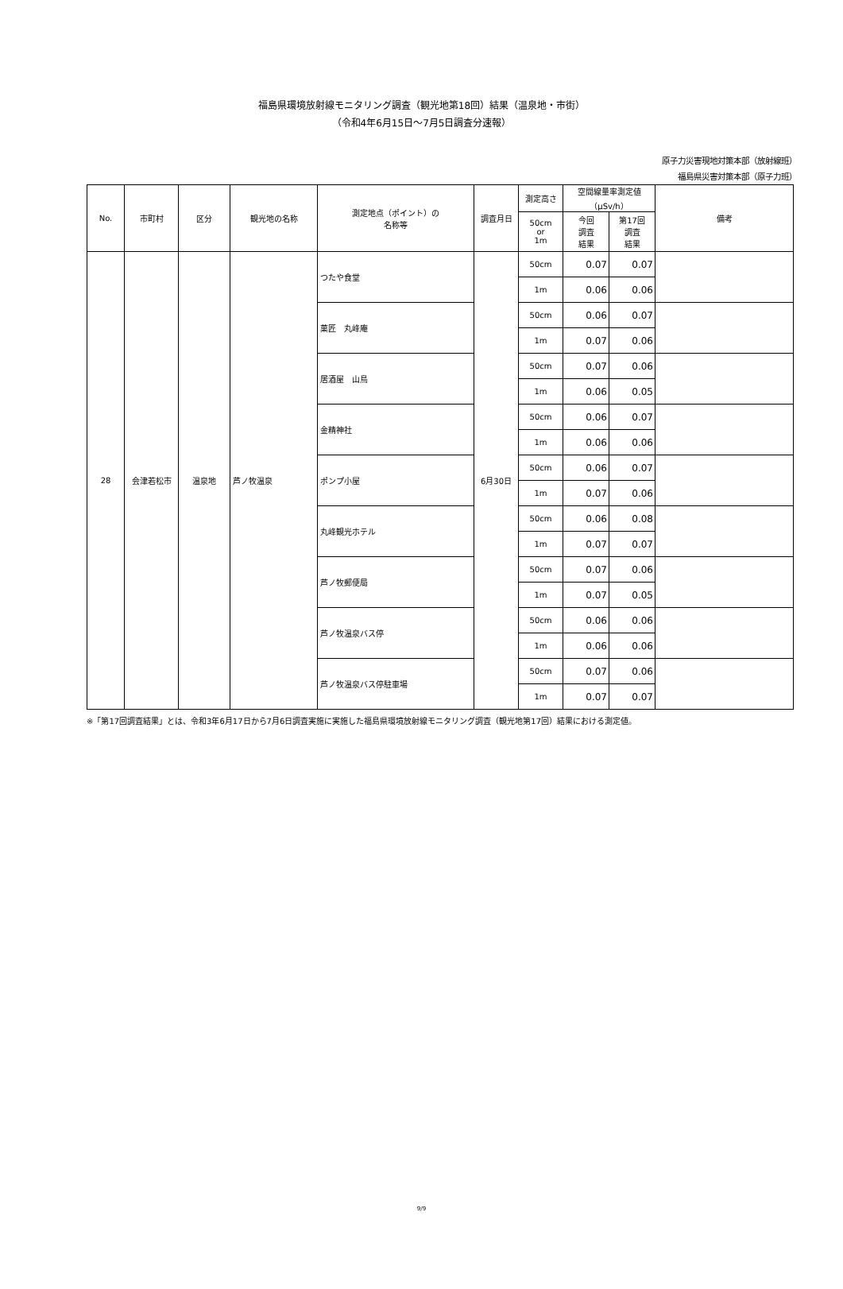福島県環境放射線モニタリング調査（観光地第18回）結果（温泉地・市街）
（令和4年6月15日～7月5日調査分速報）
原子力災害現地対策本部（放射線班）
福島県災害対策本部（原子力班）
| No. | 市町村 | 区分 | 観光地の名称 | 測定地点（ポイント）の 名称等 | 調査月日 | 測定高さ | 空間線量率測定値 （μSv/h） | | 備考 |
| --- | --- | --- | --- | --- | --- | --- | --- | --- | --- |
| | | | | | | 50cm or 1m | 今回 調査 結果 | 第17回 調査 結果 | |
| 28 | 会津若松市 | 温泉地 | 芦ノ牧温泉 | つたや食堂 | 6月30日 | 50cm | 0.07 | 0.07 | |
| | | | | | | 1m | 0.06 | 0.06 | |
| | | | | 菓匠 丸峰庵 | | 50cm | 0.06 | 0.07 | |
| | | | | | | 1m | 0.07 | 0.06 | |
| | | | | 居酒屋 山鳥 | | 50cm | 0.07 | 0.06 | |
| | | | | | | 1m | 0.06 | 0.05 | |
| | | | | 金精神社 | | 50cm | 0.06 | 0.07 | |
| | | | | | | 1m | 0.06 | 0.06 | |
| | | | | ポンプ小屋 | | 50cm | 0.06 | 0.07 | |
| | | | | | | 1m | 0.07 | 0.06 | |
| | | | | 丸峰観光ホテル | | 50cm | 0.06 | 0.08 | |
| | | | | | | 1m | 0.07 | 0.07 | |
| | | | | 芦ノ牧郵便局 | | 50cm | 0.07 | 0.06 | |
| | | | | | | 1m | 0.07 | 0.05 | |
| | | | | 芦ノ牧温泉バス停 | | 50cm | 0.06 | 0.06 | |
| | | | | | | 1m | 0.06 | 0.06 | |
| | | | | 芦ノ牧温泉バス停駐車場 | | 50cm | 0.07 | 0.06 | |
| | | | | | | 1m | 0.07 | 0.07 | |
※「第17回調査結果」とは、令和3年6月17日から7月6日調査実施に実施した福島県環境放射線モニタリング調査（観光地第17回）結果における測定値。
9/9